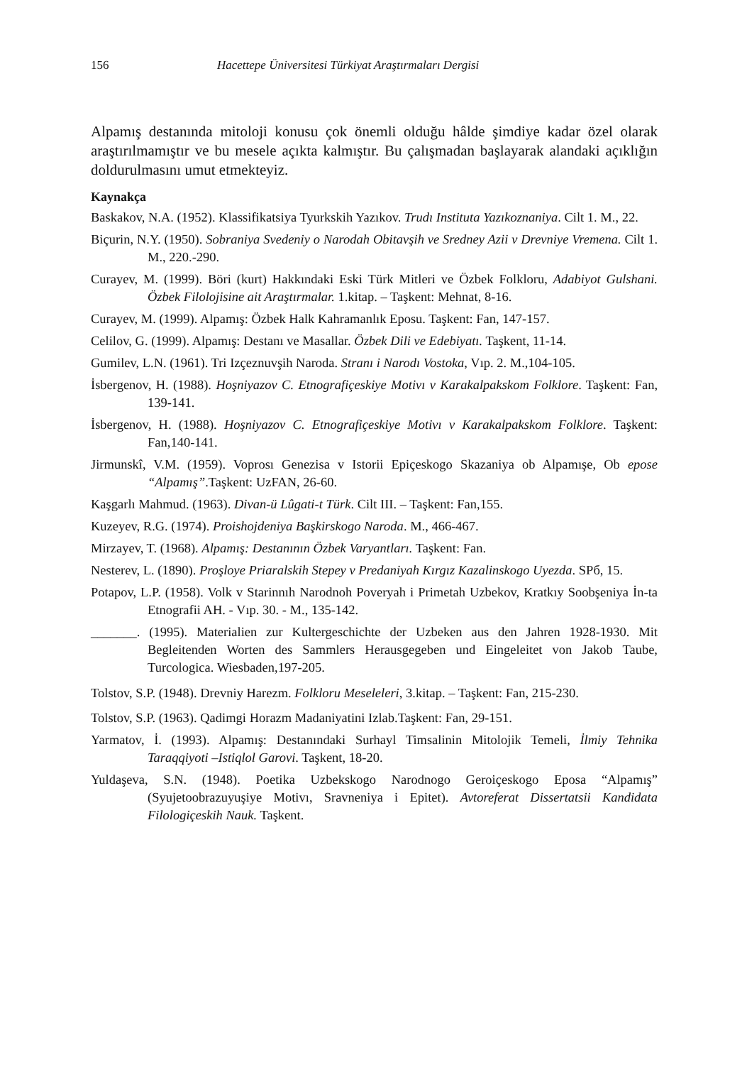156 Hacettepe Üniversitesi Türkiyat Araştırmaları Dergisi
Alpamış destanında mitoloji konusu çok önemli olduğu hâlde şimdiye kadar özel olarak araştırılmamıştır ve bu mesele açıkta kalmıştır. Bu çalışmadan başlayarak alandaki açıklığın doldurulmasını umut etmekteyiz.
Kaynakça
Baskakov, N.A. (1952). Klassifikatsiya Tyurkskih Yazıkov. Trudı Instituta Yazıkoznaniya. Cilt 1. M., 22.
Biçurin, N.Y. (1950). Sobraniya Svedeniy o Narodah Obitavşih ve Sredney Azii v Drevniye Vremena. Cilt 1. M., 220.-290.
Curayev, M. (1999). Böri (kurt) Hakkındaki Eski Türk Mitleri ve Özbek Folkloru, Adabiyot Gulshani. Özbek Filolojisine ait Araştırmalar. 1.kitap. – Taşkent: Mehnat, 8-16.
Curayev, M. (1999). Alpamış: Özbek Halk Kahramanlık Eposu. Taşkent: Fan, 147-157.
Celilov, G. (1999). Alpamış: Destanı ve Masallar. Özbek Dili ve Edebiyatı. Taşkent, 11-14.
Gumilev, L.N. (1961). Tri Izçeznuvşih Naroda. Stranı i Narodı Vostoka, Vıp. 2. M.,104-105.
İsbergenov, H. (1988). Hoşniyazov C. Etnografiçeskiye Motivı v Karakalpakskom Folklore. Taşkent: Fan, 139-141.
İsbergenov, H. (1988). Hoşniyazov C. Etnografiçeskiye Motivı v Karakalpakskom Folklore. Taşkent: Fan,140-141.
Jirmunskî, V.M. (1959). Voprosı Genezisa v Istorii Epiçeskogo Skazaniya ob Alpamışe, Ob epose “Alpamış”.Taşkent: UzFAN, 26-60.
Kaşgarlı Mahmud. (1963). Divan-ü Lûgati-t Türk. Cilt III. – Taşkent: Fan,155.
Kuzeyev, R.G. (1974). Proishojdeniya Başkirskogo Naroda. M., 466-467.
Mirzayev, T. (1968). Alpamış: Destanının Özbek Varyantları. Taşkent: Fan.
Nesterev, L. (1890). Proşloye Priaralskih Stepey v Predaniyah Kırgız Kazalinskogo Uyezda. SPб, 15.
Potapov, L.P. (1958). Volk v Starinnıh Narodnoh Poveryah i Primetah Uzbekov, Kratkıy Soobşeniya İn-ta Etnografii AH. - Vıp. 30. - M., 135-142.
_______. (1995). Materialien zur Kultergeschichte der Uzbeken aus den Jahren 1928-1930. Mit Begleitenden Worten des Sammlers Herausgegeben und Eingeleitet von Jakob Taube, Turcologica. Wiesbaden,197-205.
Tolstov, S.P. (1948). Drevniy Harezm. Folkloru Meseleleri, 3.kitap. – Taşkent: Fan, 215-230.
Tolstov, S.P. (1963). Qadimgi Horazm Madaniyatini Izlab.Taşkent: Fan, 29-151.
Yarmatov, İ. (1993). Alpamış: Destanındaki Surhayl Timsalinin Mitolojik Temeli, İlmiy Tehnika Taraqqiyoti –Istiqlol Garovi. Taşkent, 18-20.
Yuldaşeva, S.N. (1948). Poetika Uzbekskogo Narodnogo Geroiçeskogo Eposa “Alpamış” (Syujetoobrazuyuşiye Motivı, Sravneniya i Epitet). Avtoreferat Dissertatsii Kandidata Filologiçeskih Nauk. Taşkent.